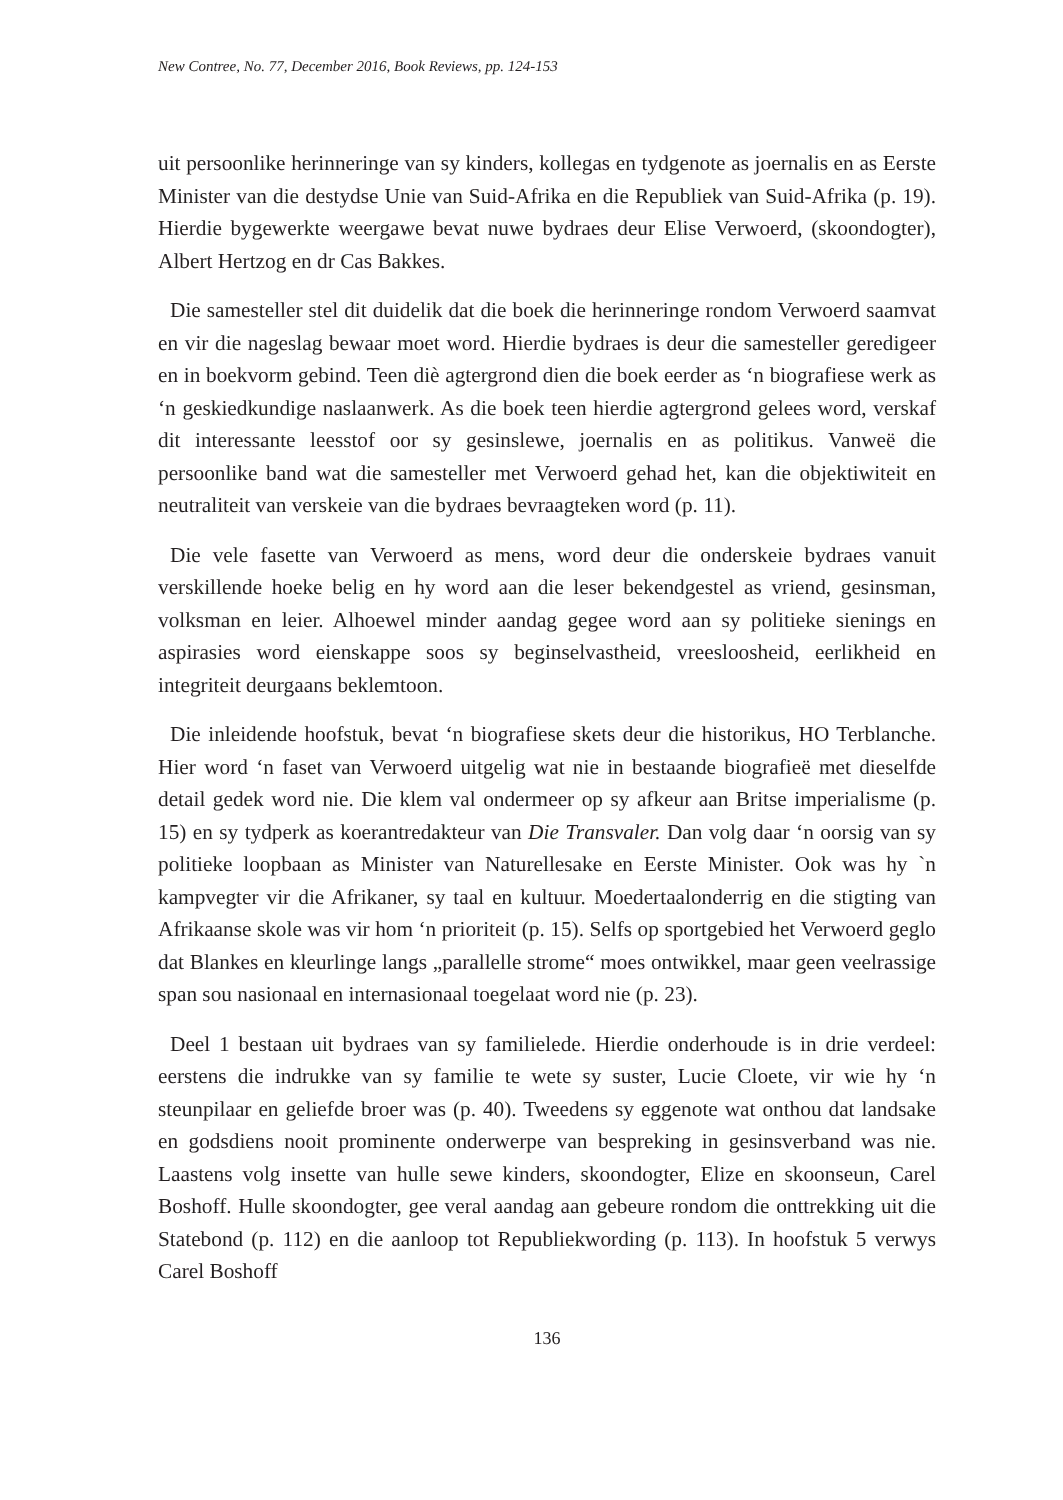New Contree, No. 77, December 2016, Book Reviews, pp. 124-153
uit persoonlike herinneringe van sy kinders, kollegas en tydgenote as joernalis en as Eerste Minister van die destydse Unie van Suid-Afrika en die Republiek van Suid-Afrika (p. 19). Hierdie bygewerkte weergawe bevat nuwe bydraes deur Elise Verwoerd, (skoondogter), Albert Hertzog en dr Cas Bakkes.
Die samesteller stel dit duidelik dat die boek die herinneringe rondom Verwoerd saamvat en vir die nageslag bewaar moet word. Hierdie bydraes is deur die samesteller geredigeer en in boekvorm gebind. Teen diè agtergrond dien die boek eerder as ‘n biografiese werk as ‘n geskiedkundige naslaanwerk. As die boek teen hierdie agtergrond gelees word, verskaf dit interessante leesstof oor sy gesinslewe, joernalis en as politikus. Vanweë die persoonlike band wat die samesteller met Verwoerd gehad het, kan die objektiwiteit en neutraliteit van verskeie van die bydraes bevraagteken word (p. 11).
Die vele fasette van Verwoerd as mens, word deur die onderskeie bydraes vanuit verskillende hoeke belig en hy word aan die leser bekendgestel as vriend, gesinsman, volksman en leier. Alhoewel minder aandag gegee word aan sy politieke sienings en aspirasies word eienskappe soos sy beginselvastheid, vreesloosheid, eerlikheid en integriteit deurgaans beklemtoon.
Die inleidende hoofstuk, bevat ‘n biografiese skets deur die historikus, HO Terblanche. Hier word ‘n faset van Verwoerd uitgelig wat nie in bestaande biografieë met dieselfde detail gedek word nie. Die klem val ondermeer op sy afkeur aan Britse imperialisme (p. 15) en sy tydperk as koerantredakteur van Die Transvaler. Dan volg daar ‘n oorsig van sy politieke loopbaan as Minister van Naturellesake en Eerste Minister. Ook was hy `n kampvegter vir die Afrikaner, sy taal en kultuur. Moedertaalonderrig en die stigting van Afrikaanse skole was vir hom ‘n prioriteit (p. 15). Selfs op sportgebied het Verwoerd geglo dat Blankes en kleurlinge langs „parallelle strome“ moes ontwikkel, maar geen veelrassige span sou nasionaal en internasionaal toegelaat word nie (p. 23).
Deel 1 bestaan uit bydraes van sy familielede. Hierdie onderhoude is in drie verdeel: eerstens die indrukke van sy familie te wete sy suster, Lucie Cloete, vir wie hy ‘n steunpilaar en geliefde broer was (p. 40). Tweedens sy eggenote wat onthou dat landsake en godsdiens nooit prominente onderwerpe van bespreking in gesinsverband was nie. Laastens volg insette van hulle sewe kinders, skoondogter, Elize en skoonseun, Carel Boshoff. Hulle skoondogter, gee veral aandag aan gebeure rondom die onttrekking uit die Statebond (p. 112) en die aanloop tot Republiekwording (p. 113). In hoofstuk 5 verwys Carel Boshoff
136